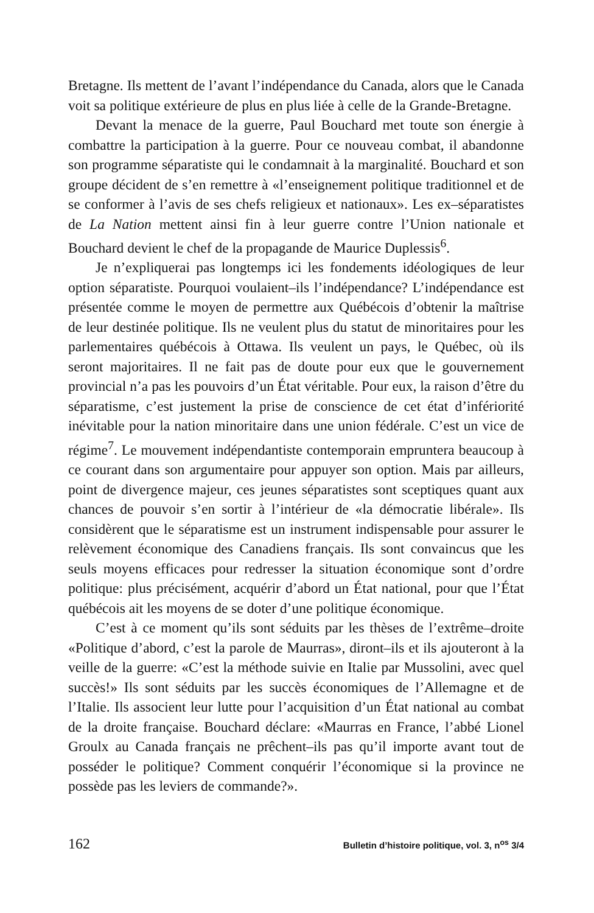Bretagne. Ils mettent de l’avant l’indépendance du Canada, alors que le Canada voit sa politique extérieure de plus en plus liée à celle de la Grande-Bretagne.
Devant la menace de la guerre, Paul Bouchard met toute son énergie à combattre la participation à la guerre. Pour ce nouveau combat, il abandonne son programme séparatiste qui le condamnait à la marginalité. Bouchard et son groupe décident de s’en remettre à «l’enseignement politique traditionnel et de se conformer à l’avis de ses chefs religieux et nationaux». Les ex–séparatistes de La Nation mettent ainsi fin à leur guerre contre l’Union nationale et Bouchard devient le chef de la propagande de Maurice Duplessis<sup>6</sup>.
Je n’expliquerai pas longtemps ici les fondements idéologiques de leur option séparatiste. Pourquoi voulaient–ils l’indépendance? L’indépendance est présentée comme le moyen de permettre aux Québécois d’obtenir la maîtrise de leur destinée politique. Ils ne veulent plus du statut de minoritaires pour les parlementaires québécois à Ottawa. Ils veulent un pays, le Québec, où ils seront majoritaires. Il ne fait pas de doute pour eux que le gouvernement provincial n’a pas les pouvoirs d’un État véritable. Pour eux, la raison d’être du séparatisme, c’est justement la prise de conscience de cet état d’infériorité inévitable pour la nation minoritaire dans une union fédérale. C’est un vice de régime<sup>7</sup>. Le mouvement indépendantiste contemporain empruntera beaucoup à ce courant dans son argumentaire pour appuyer son option. Mais par ailleurs, point de divergence majeur, ces jeunes séparatistes sont sceptiques quant aux chances de pouvoir s’en sortir à l’intérieur de «la démocratie libérale». Ils considèrent que le séparatisme est un instrument indispensable pour assurer le relèvement économique des Canadiens français. Ils sont convaincus que les seuls moyens efficaces pour redresser la situation économique sont d’ordre politique: plus précisément, acquérir d’abord un État national, pour que l’État québécois ait les moyens de se doter d’une politique économique.
C’est à ce moment qu’ils sont séduits par les thèses de l’extrême–droite «Politique d’abord, c’est la parole de Maurras», diront–ils et ils ajouteront à la veille de la guerre: «C’est la méthode suivie en Italie par Mussolini, avec quel succès!» Ils sont séduits par les succès économiques de l’Allemagne et de l’Italie. Ils associent leur lutte pour l’acquisition d’un État national au combat de la droite française. Bouchard déclare: «Maurras en France, l’abbé Lionel Groulx au Canada français ne prêchent–ils pas qu’il importe avant tout de posséder le politique? Comment conquérir l’économique si la province ne possède pas les leviers de commande?».
162 Bulletin d’histoire politique, vol. 3, n<sup>os</sup> 3/4